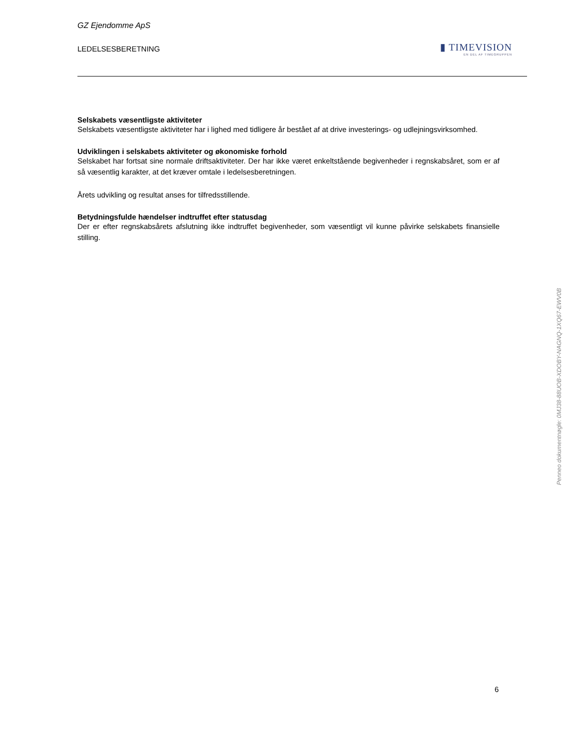GZ Ejendomme ApS
LEDELSESBERETNING
▮ TIMEVISION
EN DEL AF TIMEGRUPPEN
Selskabets væsentligste aktiviteter
Selskabets væsentligste aktiviteter har i lighed med tidligere år bestået af at drive investerings- og udlejningsvirksomhed.
Udviklingen i selskabets aktiviteter og økonomiske forhold
Selskabet har fortsat sine normale driftsaktiviteter. Der har ikke været enkeltstående begivenheder i regnskabsåret, som er af så væsentlig karakter, at det kræver omtale i ledelsesberetningen.
Årets udvikling og resultat anses for tilfredsstillende.
Betydningsfulde hændelser indtruffet efter statusdag
Der er efter regnskabsårets afslutning ikke indtruffet begivenheder, som væsentligt vil kunne påvirke selskabets finansielle stilling.
Penneo dokumentnøgle: 0MJ38-88UOB-XDOBY-NAGNQ-1XQ67-EWV0B
6